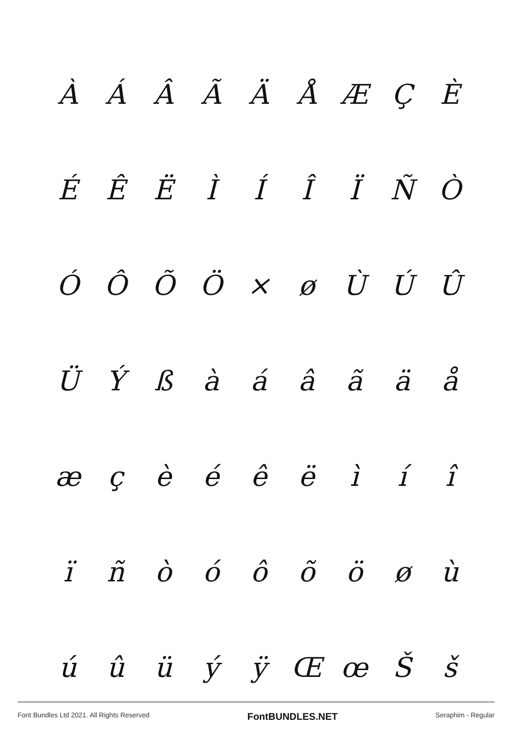| À | Á | Â | Ã | Ä | Å | Æ | Ç | È |
| É | Ê | Ë | Ì | Í | Î | Ï | Ñ | Ò |
| Ó | Ô | Õ | Ö | × | ø | Ù | Ú | Û |
| Ü | Ý | ß | à | á | â | ã | ä | å |
| æ | ç | è | é | ê | ë | ì | í | î |
| ï | ñ | ò | ó | ô | õ | ö | ø | ù |
| ú | û | ü | ý | ÿ | Œ | œ | Š | š |
Font Bundles Ltd 2021. All Rights Reserved FontBUNDLES.NET Seraphim - Regular